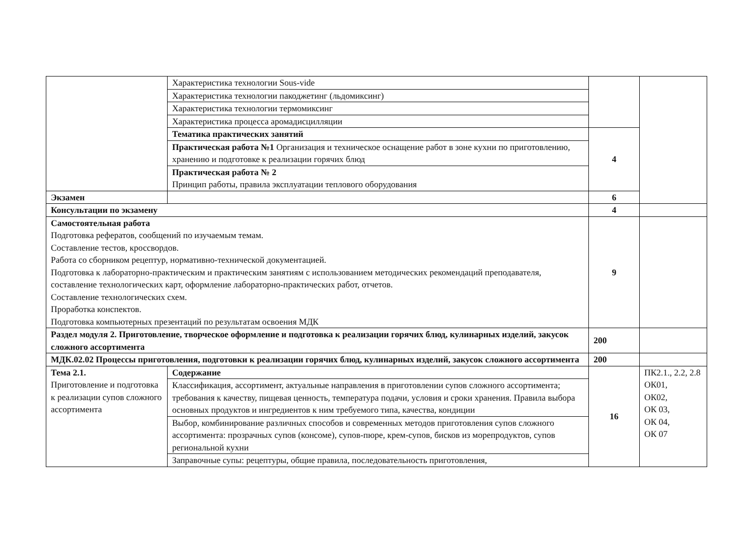| | Характеристика технологии Sous-vide | | |
| | Характеристика технологии пакоджетинг (льдомиксинг) | | |
| | Характеристика технологии термомиксинг | | |
| | Характеристика процесса аромадисцилляции | | |
| | Тематика практических занятий | 4 | |
| | Практическая работа №1 Организация и техническое оснащение работ в зоне кухни по приготовлению, хранению и подготовке к реализации горячих блюд | | |
| | Практическая работа № 2 Принцип работы, правила эксплуатации теплового оборудования | | |
| Экзамен | | 6 | |
| Консультации по экзамену | | 4 | |
| Самостоятельная работа Подготовка рефератов, сообщений по изучаемым темам. Составление тестов, кроссвордов. Работа со сборником рецептур, нормативно-технической документацией. Подготовка к лабораторно-практическим и практическим занятиям с использованием методических рекомендаций преподавателя, составление технологических карт, оформление лабораторно-практических работ, отчетов. Составление технологических схем. Проработка конспектов. Подготовка компьютерных презентаций по результатам освоения МДК | | 9 | |
| Раздел модуля 2. Приготовление, творческое оформление и подготовка к реализации горячих блюд, кулинарных изделий, закусок сложного ассортимента | | 200 | |
| МДК.02.02 Процессы приготовления, подготовки к реализации горячих блюд, кулинарных изделий, закусок сложного ассортимента | | 200 | |
| Тема 2.1. Приготовление и подготовка к реализации супов сложного ассортимента | Содержание | 16 | ПК2.1., 2.2, 2.8 ОК01, ОК02, ОК 03, ОК 04, ОК 07 |
| | Классификация, ассортимент, актуальные направления в приготовлении супов сложного ассортимента; требования к качеству, пищевая ценность, температура подачи, условия и сроки хранения. Правила выбора основных продуктов и ингредиентов к ним требуемого типа, качества, кондиции | | |
| | Выбор, комбинирование различных способов и современных методов приготовления супов сложного ассортимента: прозрачных супов (консоме), супов-пюре, крем-супов, бисков из морепродуктов, супов региональной кухни | | |
| | Заправочные супы: рецептуры, общие правила, последовательность приготовления, | | |